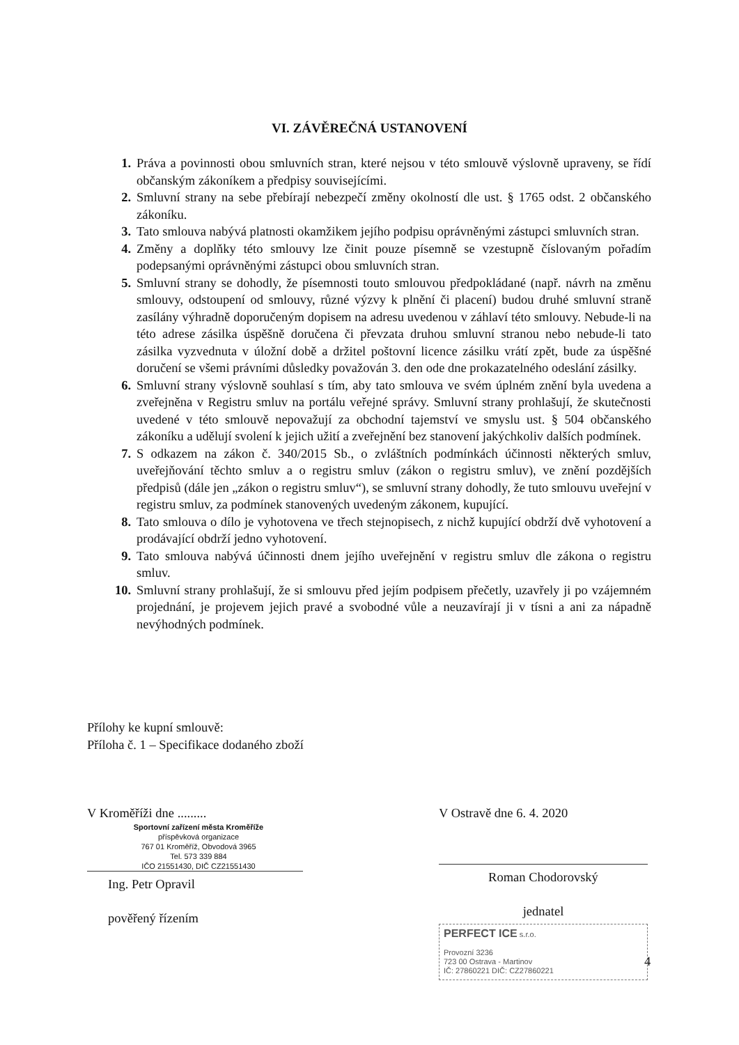VI. ZÁVĚREČNÁ USTANOVENÍ
1. Práva a povinnosti obou smluvních stran, které nejsou v této smlouvě výslovně upraveny, se řídí občanským zákoníkem a předpisy souvisejícími.
2. Smluvní strany na sebe přebírají nebezpečí změny okolností dle ust. § 1765 odst. 2 občanského zákoníku.
3. Tato smlouva nabývá platnosti okamžikem jejího podpisu oprávněnými zástupci smluvních stran.
4. Změny a doplňky této smlouvy lze činit pouze písemně se vzestupně číslovaným pořadím podepsanými oprávněnými zástupci obou smluvních stran.
5. Smluvní strany se dohodly, že písemnosti touto smlouvou předpokládané (např. návrh na změnu smlouvy, odstoupení od smlouvy, různé výzvy k plnění či placení) budou druhé smluvní straně zasílány výhradně doporučeným dopisem na adresu uvedenou v záhlaví této smlouvy. Nebude-li na této adrese zásilka úspěšně doručena či převzata druhou smluvní stranou nebo nebude-li tato zásilka vyzvednuta v úložní době a držitel poštovní licence zásilku vrátí zpět, bude za úspěšné doručení se všemi právními důsledky považován 3. den ode dne prokazatelného odeslání zásilky.
6. Smluvní strany výslovně souhlasí s tím, aby tato smlouva ve svém úplném znění byla uvedena a zveřejněna v Registru smluv na portálu veřejné správy. Smluvní strany prohlašují, že skutečnosti uvedené v této smlouvě nepovažují za obchodní tajemství ve smyslu ust. § 504 občanského zákoníku a udělují svolení k jejich užití a zveřejnění bez stanovení jakýchkoliv dalších podmínek.
7. S odkazem na zákon č. 340/2015 Sb., o zvláštních podmínkách účinnosti některých smluv, uveřejňování těchto smluv a o registru smluv (zákon o registru smluv), ve znění pozdějších předpisů (dále jen „zákon o registru smluv“), se smluvní strany dohodly, že tuto smlouvu uveřejní v registru smluv, za podmínek stanovených uvedeným zákonem, kupující.
8. Tato smlouva o dílo je vyhotovena ve třech stejnopisech, z nichž kupující obdrží dvě vyhotovení a prodávající obdrží jedno vyhotovení.
9. Tato smlouva nabývá účinnosti dnem jejího uveřejnění v registru smluv dle zákona o registru smluv.
10. Smluvní strany prohlašují, že si smlouvu před jejím podpisem přečetly, uzavřely ji po vzájemném projednání, je projevem jejich pravé a svobodné vůle a neuzavírají ji v tísni a ani za nápadně nevýhodných podmínek.
Přílohy ke kupní smlouvě:
Příloha č. 1 – Specifikace dodaného zboží
V Kroměříži dne .........
Sportovní zařízení města Kroměříže
příspěvková organizace
767 01 Kroměříž, Obvodová 3965
Tel. 573 339 884
IČO 21551430, DIČ CZ21551430
Ing. Petr Opravil
pověřený řízením
V Ostravě dne 6. 4. 2020
Roman Chodorovský
jednatel
PERFECT ICE s.r.o.
Provozní 3236
723 00 Ostrava - Martinov
IČ: 27860221 DIČ: CZ27860221
4